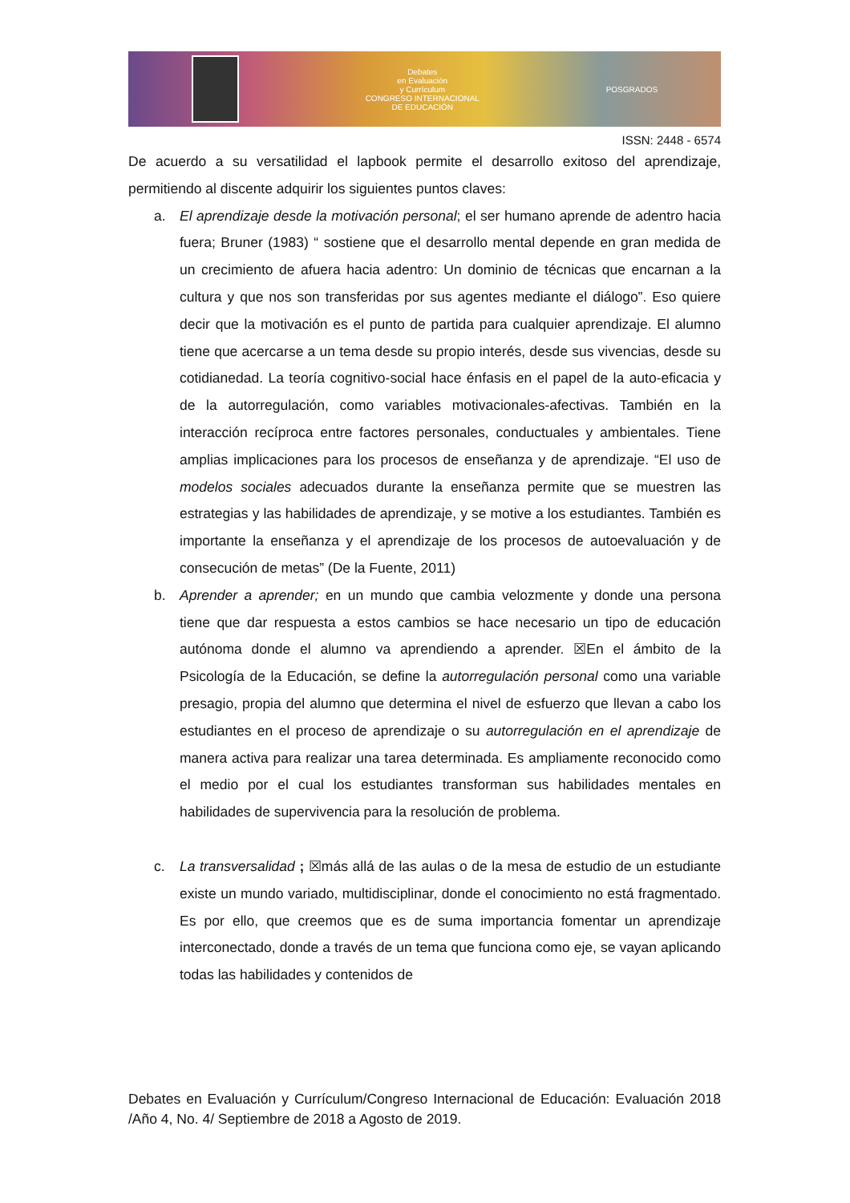Debates
en Evaluación
y Currículum
CONGRESO INTERNACIONAL
DE EDUCACIÓN
POSGRADOS
ISSN: 2448 - 6574
De acuerdo a su versatilidad el lapbook permite el desarrollo exitoso del aprendizaje, permitiendo al discente adquirir los siguientes puntos claves:
a. El aprendizaje desde la motivación personal; el ser humano aprende de adentro hacia fuera; Bruner (1983) “ sostiene que el desarrollo mental depende en gran medida de un crecimiento de afuera hacia adentro: Un dominio de técnicas que encarnan a la cultura y que nos son transferidas por sus agentes mediante el diálogo”. Eso quiere decir que la motivación es el punto de partida para cualquier aprendizaje. El alumno tiene que acercarse a un tema desde su propio interés, desde sus vivencias, desde su cotidianedad. La teoría cognitivo-social hace énfasis en el papel de la auto-eficacia y de la autorregulación, como variables motivacionales-afectivas. También en la interacción recíproca entre factores personales, conductuales y ambientales. Tiene amplias implicaciones para los procesos de enseñanza y de aprendizaje. “El uso de modelos sociales adecuados durante la enseñanza permite que se muestren las estrategias y las habilidades de aprendizaje, y se motive a los estudiantes. También es importante la enseñanza y el aprendizaje de los procesos de autoevaluación y de consecución de metas” (De la Fuente, 2011)
b. Aprender a aprender; en un mundo que cambia velozmente y donde una persona tiene que dar respuesta a estos cambios se hace necesario un tipo de educación autónoma donde el alumno va aprendiendo a aprender. ☒En el ámbito de la Psicología de la Educación, se define la autorregulación personal como una variable presagio, propia del alumno que determina el nivel de esfuerzo que llevan a cabo los estudiantes en el proceso de aprendizaje o su autorregulación en el aprendizaje de manera activa para realizar una tarea determinada. Es ampliamente reconocido como el medio por el cual los estudiantes transforman sus habilidades mentales en habilidades de supervivencia para la resolución de problema.
c. La transversalidad ; ☒más allá de las aulas o de la mesa de estudio de un estudiante existe un mundo variado, multidisciplinar, donde el conocimiento no está fragmentado. Es por ello, que creemos que es de suma importancia fomentar un aprendizaje interconectado, donde a través de un tema que funciona como eje, se vayan aplicando todas las habilidades y contenidos de
Debates en Evaluación y Currículum/Congreso Internacional de Educación: Evaluación 2018 /Año 4, No. 4/ Septiembre de 2018 a Agosto de 2019.